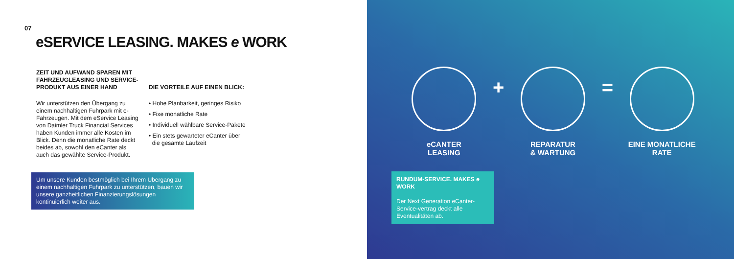07
eSERVICE LEASING. MAKES e WORK
ZEIT UND AUFWAND SPAREN MIT FAHRZEUGLEASING UND SERVICE-PRODUKT AUS EINER HAND
Wir unterstützen den Übergang zu einem nachhaltigen Fuhrpark mit e-Fahrzeugen. Mit dem eService Leasing von Daimler Truck Financial Services haben Kunden immer alle Kosten im Blick. Denn die monatliche Rate deckt beides ab, sowohl den eCanter als auch das gewählte Service-Produkt.
DIE VORTEILE AUF EINEN BLICK:
• Hohe Planbarkeit, geringes Risiko
• Fixe monatliche Rate
• Individuell wählbare Service-Pakete
• Ein stets gewarteter eCanter über
die gesamte Laufzeit
Um unsere Kunden bestmöglich bei Ihrem Übergang zu einem nachhaltigen Fuhrpark zu unterstützen, bauen wir unsere ganzheitlichen Finanzierungslösungen kontinuierlich weiter aus.
eCANTER
LEASING
+
REPARATUR
& WARTUNG
=
EINE MONATLICHE
RATE
RUNDUM-SERVICE. MAKES e WORK
Der Next Generation eCanter-Service-vertrag deckt alle Eventualitäten ab.